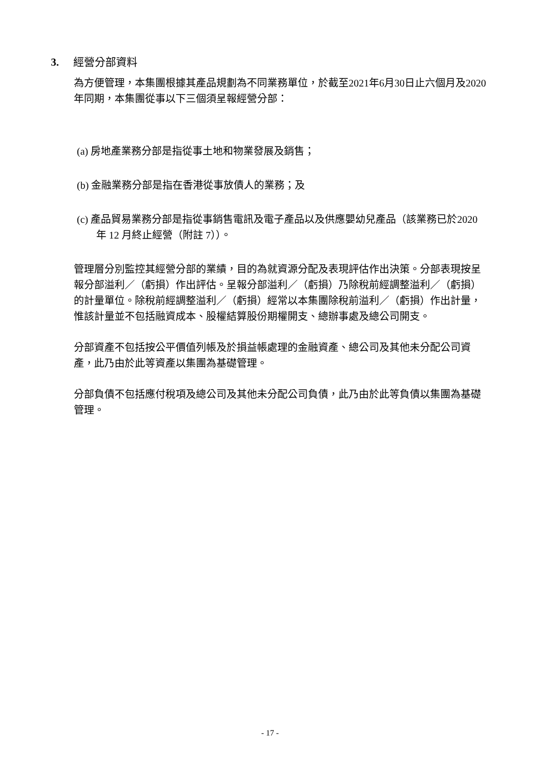3. 經營分部資料
為方便管理，本集團根據其產品規劃為不同業務單位，於截至2021年6月30日止六個月及2020年同期，本集團從事以下三個須呈報經營分部：
(a) 房地產業務分部是指從事土地和物業發展及銷售；
(b) 金融業務分部是指在香港從事放債人的業務；及
(c) 產品貿易業務分部是指從事銷售電訊及電子產品以及供應嬰幼兒產品（該業務已於2020 年 12 月終止經營（附註 7））。
管理層分別監控其經營分部的業績，目的為就資源分配及表現評估作出決策。分部表現按呈報分部溢利／（虧損）作出評估。呈報分部溢利／（虧損）乃除稅前經調整溢利／（虧損）的計量單位。除稅前經調整溢利／（虧損）經常以本集團除稅前溢利／（虧損）作出計量，惟該計量並不包括融資成本、股權結算股份期權開支、總辦事處及總公司開支。
分部資產不包括按公平價值列帳及於損益帳處理的金融資產、總公司及其他未分配公司資產，此乃由於此等資產以集團為基礎管理。
分部負債不包括應付稅項及總公司及其他未分配公司負債，此乃由於此等負債以集團為基礎管理。
- 17 -